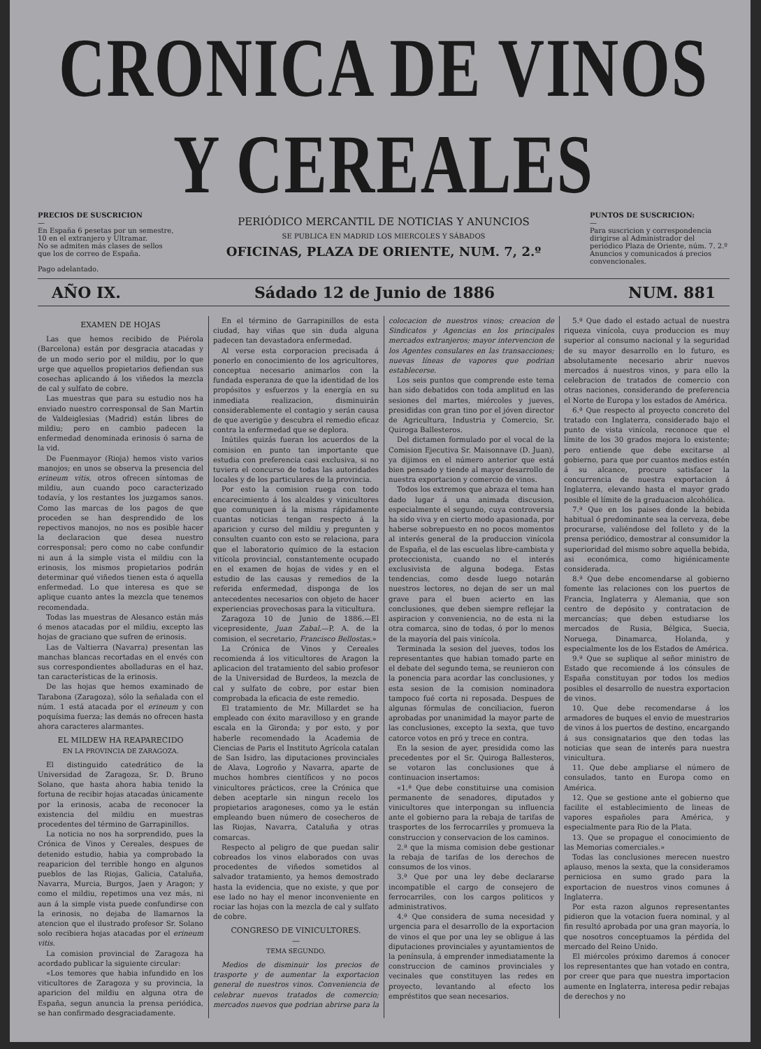CRONICA DE VINOS Y CEREALES
PRECIOS DE SUSCRICION
—
En España 6 pesetas por un semestre, 10 en el extranjero y Ultramar.
No se admiten más clases de sellos que los de correo de España.
Pago adelantado.
PERIÓDICO MERCANTIL DE NOTICIAS Y ANUNCIOS
SE PUBLICA EN MADRID LOS MIERCOLES Y SÁBADOS
OFICINAS, PLAZA DE ORIENTE, NUM. 7, 2.º
PUNTOS DE SUSCRICION:
—
Para suscricion y correspondencia dirigirse al Administrador del periódico Plaza de Oriente, núm. 7. 2.º
Anuncios y comunicados á precios convencionales.
AÑO IX. Sádado 12 de Junio de 1886 NUM. 881
EXAMEN DE HOJAS
Las que hemos recibido de Piérola (Barcelona) están por desgracia atacadas y de un modo serio por el mildiu, por lo que urge que aquellos propietarios defiendan sus cosechas aplicando á los viñedos la mezcla de cal y sulfato de cobre.
Las muestras que para su estudio nos ha enviado nuestro corresponsal de San Martin de Valdeiglesias (Madrid) están libres de mildiu; pero en cambio padecen la enfermedad denominada erinosis ó sarna de la vid.
De Fuenmayor (Rioja) hemos visto varios manojos; en unos se observa la presencia del erineum vitis, otros ofrecen síntomas de mildiu, aun cuando poco caracterizado todavía, y los restantes los juzgamos sanos. Como las marcas de los pagos de que proceden se han desprendido de los repectivos manojos, no nos es posible hacer la declaracion que desea nuestro corresponsal; pero como no cabe confundir ni aun á la simple vista el mildiu con la erinosis, los mismos propietarios podrán determinar qué viñedos tienen esta ó aquella enfermedad. Lo que interesa es que se aplique cuanto antes la mezcla que tenemos recomendada.
Todas las muestras de Alesanco están más ó menos atacadas por el mildiu, excepto las hojas de graciano que sufren de erinosis.
Las de Valtierra (Navarra) presentan las manchas blancas recortadas en el envés con sus correspondientes abolladuras en el haz, tan características de la erinosis.
De las hojas que hemos examinado de Tarabona (Zaragoza), sólo la señalada con el núm. 1 está atacada por el erineum y con poquísima fuerza; las demás no ofrecen hasta ahora caracteres alarmantes.
EL MILDEW HA REAPARECIDO
EN LA PROVINCIA DE ZARAGOZA.
El distinguido catedrático de la Universidad de Zaragoza, Sr. D. Bruno Solano, que hasta ahora habia tenido la fortuna de recibir hojas atacadas únicamente por la erinosis, acaba de reconocer la existencia del mildiu en muestras procedentes del término de Garrapinillos.
La noticia no nos ha sorprendido, pues la Crónica de Vinos y Cereales, despues de detenido estudio, habia ya comprobado la reaparicion del terrible hongo en algunos pueblos de las Riojas, Galicia, Cataluña, Navarra, Murcia, Burgos, Jaen y Aragon; y como el mildiu, repetimos una vez más, ni aun á la simple vista puede confundirse con la erinosis, no dejaba de llamarnos la atencion que el ilustrado profesor Sr. Solano solo recibiera hojas atacadas por el erineum vitis.
La comision provincial de Zaragoza ha acordado publicar la siguiente circular:
«Los temores que habia infundido en los viticultores de Zaragoza y su provincia, la aparicion del mildiu en alguna otra de España, segun anuncia la prensa periódica, se han confirmado desgraciadamente.
En el término de Garrapinillos de esta ciudad, hay viñas que sin duda alguna padecen tan devastadora enfermedad.
Al verse esta corporacion precisada á ponerlo en conocimiento de los agricultores, conceptua necesario animarlos con la fundada esperanza de que la identidad de los propósitos y esfuerzos y la energía en su inmediata realizacion, disminuirán considerablemente el contagio y serán causa de que averigüe y descubra el remedio eficaz contra la enfermedad que se deplora.
Inútiles quizás fueran los acuerdos de la comision en punto tan importante que estudia con preferencia casi exclusiva, si no tuviera el concurso de todas las autoridades locales y de los particulares de la provincia.
Por esto la comision ruega con todo encarecimiento á los alcaldes y vinicultores que comuniquen á la misma rápidamente cuantas noticias tengan respecto á la aparicion y curso del mildiu y pregunten y consulten cuanto con esto se relaciona, para que el laboratorio químico de la estacion vitícola provincial, constantemente ocupado en el examen de hojas de vides y en el estudio de las causas y remedios de la referida enfermedad, disponga de los antecedentes necesarios con objeto de hacer experiencias provechosas para la viticultura.
Zaragoza 10 de Junio de 1886.—El vicepresidente, Juan Zabal.—P. A. de la comision, el secretario, Francisco Bellostas.»
La Crónica de Vinos y Cereales recomienda á los viticultores de Aragon la aplicacion del tratamiento del sabio profesor de la Universidad de Burdeos, la mezcla de cal y sulfato de cobre, por estar bien comprobada la eficacia de este remedio.
El tratamiento de Mr. Millardet se ha empleado con éxito maravilloso y en grande escala en la Gironda; y por esto, y por haberle recomendado la Academia de Ciencias de Paris el Instituto Agrícola catalan de San Isidro, las diputaciones provinciales de Alava, Logroño y Navarra, aparte de muchos hombres científicos y no pocos vinicultores prácticos, cree la Crónica que deben aceptarle sin ningun recelo los propietarios aragoneses, como ya le están empleando buen número de cosecheros de las Riojas, Navarra, Cataluña y otras comarcas.
Respecto al peligro de que puedan salir cobreados los vinos elaborados con uvas procedentes de viñedos sometidos al salvador tratamiento, ya hemos demostrado hasta la evidencia, que no existe, y que por ese lado no hay el menor inconveniente en rociar las hojas con la mezcla de cal y sulfato de cobre.
CONGRESO DE VINICULTORES.
—
TEMA SEGUNDO.
Medios de disminuir los precios de trasporte y de aumentar la exportacion general de nuestros vinos. Conveniencia de celebrar nuevos tratados de comercio; mercados nuevos que podrian abrirse para la colocacion de nuestros vinos; creacion de Sindicatos y Agencias en los principales mercados extranjeros; mayor intervencion de los Agentes consulares en las transacciones; nuevas líneas de vapores que podrian establecerse.
Los seis puntos que comprende este tema han sido debatidos con toda amplitud en las sesiones del martes, miércoles y jueves, presididas con gran tino por el jóven director de Agricultura, Industria y Comercio, Sr. Quiroga Ballesteros.
Del dictamen formulado por el vocal de la Comision Ejecutiva Sr. Maisonnave (D. Juan), ya dijimos en el número anterior que está bien pensado y tiende al mayor desarrollo de nuestra exportacion y comercio de vinos.
Todos los extremos que abraza el tema han dado lugar á una animada discusion, especialmente el segundo, cuya controversia ha sido viva y en cierto modo apasionada, por haberse sobrepuesto en no pocos momentos al interés general de la produccion vinícola de España, el de las escuelas libre-cambista y proteccionista, cuando no el interés exclusivista de alguna bodega. Estas tendencias, como desde luego notarán nuestros lectores, no dejan de ser un mal grave para el buen acierto en las conclusiones, que deben siempre reflejar la aspiracion y conveniencia, no de esta ni la otra comarca, sino de todas, ó por lo menos de la mayoría del pais vinícola.
Terminada la sesion del jueves, todos los representantes que habian tomado parte en el debate del segundo tema, se reunieron con la ponencia para acordar las conclusiones, y esta sesion de la comision nominadora tampoco fué corta ni reposada. Despues de algunas fórmulas de conciliacion, fueron aprobadas por unanimidad la mayor parte de las conclusiones, excepto la sexta, que tuvo catorce votos en pró y trece en contra.
En la sesion de ayer, presidida como las precedentes por el Sr. Quiroga Ballesteros, se votaron las conclusiones que á continuacion insertamos:
«1.ª Que debe constituirse una comision permanente de senadores, diputados y vinicultores que interpongan su influencia ante el gobierno para la rebaja de tarifas de trasportes de los ferrocarriles y promueva la construccion y conservacion de los caminos.
2.ª que la misma comision debe gestionar la rebaja de tarifas de los derechos de consumos de los vinos.
3.ª Que por una ley debe declararse incompatible el cargo de consejero de ferrocarriles, con los cargos politicos y administrativos.
4.ª Que considera de suma necesidad y urgencia para el desarrollo de la exportacion de vinos el que por una ley se obligue á las diputaciones provinciales y ayuntamientos de la península, á emprender inmediatamente la construccion de caminos provinciales y vecinales que constituyen las redes en proyecto, levantando al efecto los empréstitos que sean necesarios.
5.ª Que dado el estado actual de nuestra riqueza vinícola, cuya produccion es muy superior al consumo nacional y la seguridad de su mayor desarrollo en lo futuro, es absolutamente necesario abrir nuevos mercados á nuestros vinos, y para ello la celebracion de tratados de comercio con otras naciones, considerando de preferencia el Norte de Europa y los estados de América.
6.ª Que respecto al proyecto concreto del tratado con Inglaterra, considerado bajo el punto de vista vinícola, reconoce que el límite de los 30 grados mejora lo existente; pero entiende que debe excitarse al gobierno, para que por cuantos medios estén á su alcance, procure satisfacer la concurrencia de nuestra exportacion á Inglaterra, elevando hasta el mayor grado posible el límite de la graduacion alcohólica.
7.ª Que en los paises donde la bebida habitual ó predominante sea la cerveza, debe procurarse, valiéndose del folleto y de la prensa periódico, demostrar al consumidor la superioridad del mismo sobre aquella bebida, asi económica, como higiénicamente considerada.
8.ª Que debe encomendarse al gobierno fomente las relaciones con los puertos de Francia, Inglaterra y Alemania, que son centro de depósito y contratacion de mercancías; que deben estudiarse los mercados de Rusia, Bélgica, Suecia, Noruega, Dinamarca, Holanda, y especialmente los de los Estados de América.
9.ª Que se suplique al señor ministro de Estado que recomiende á los cónsules de España constituyan por todos los medios posibles el desarrollo de nuestra exportacion de vinos.
10. Que debe recomendarse á los armadores de buques el envio de muestrarios de vinos á los puertos de destino, encargando á sus consignatarios que den todas las noticias que sean de interés para nuestra vinicultura.
11. Que debe ampliarse el número de consulados, tanto en Europa como en América.
12. Que se gestione ante el gobierno que facilite el establecimiento de lineas de vapores españoles para América, y especialmente para Rio de la Plata.
13. Que se propague el conocimiento de las Memorias comerciales.»
Todas las conclusiones merecen nuestro aplauso, menos la sexta, que la consideramos perniciosa en sumo grado para la exportacion de nuestros vinos comunes á Inglaterra.
Por esta razon algunos representantes pidieron que la votacion fuera nominal, y al fin resultó aprobada por una gran mayoría, lo que nosotros conceptuamos la pérdida del mercado del Reino Unido.
El miércoles próximo daremos á conocer los representantes que han votado en contra, por creer que para que nuestra importacion aumente en Inglaterra, interesa pedir rebajas de derechos y no